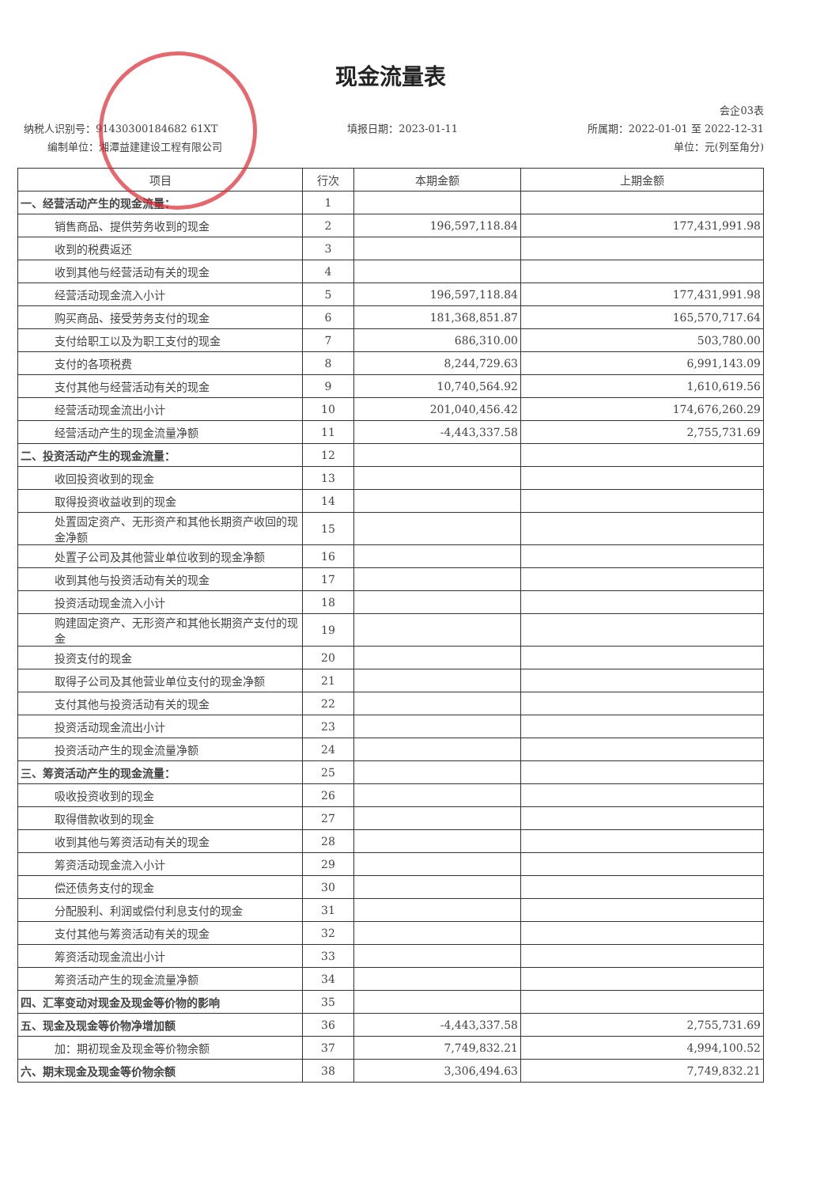现金流量表
会企03表
纳税人识别号：91430300184682 61XT 填报日期：2023-01-11 所属期：2022-01-01 至 2022-12-31
编制单位：湘潭益建建设工程有限公司 单位：元(列至角分)
| 项目 | 行次 | 本期金额 | 上期金额 |
| --- | --- | --- | --- |
| 一、经营活动产生的现金流量： | 1 | | |
| 销售商品、提供劳务收到的现金 | 2 | 196,597,118.84 | 177,431,991.98 |
| 收到的税费返还 | 3 | | |
| 收到其他与经营活动有关的现金 | 4 | | |
| 经营活动现金流入小计 | 5 | 196,597,118.84 | 177,431,991.98 |
| 购买商品、接受劳务支付的现金 | 6 | 181,368,851.87 | 165,570,717.64 |
| 支付给职工以及为职工支付的现金 | 7 | 686,310.00 | 503,780.00 |
| 支付的各项税费 | 8 | 8,244,729.63 | 6,991,143.09 |
| 支付其他与经营活动有关的现金 | 9 | 10,740,564.92 | 1,610,619.56 |
| 经营活动现金流出小计 | 10 | 201,040,456.42 | 174,676,260.29 |
| 经营活动产生的现金流量净额 | 11 | -4,443,337.58 | 2,755,731.69 |
| 二、投资活动产生的现金流量： | 12 | | |
| 收回投资收到的现金 | 13 | | |
| 取得投资收益收到的现金 | 14 | | |
| 处置固定资产、无形资产和其他长期资产收回的现金净额 | 15 | | |
| 处置子公司及其他营业单位收到的现金净额 | 16 | | |
| 收到其他与投资活动有关的现金 | 17 | | |
| 投资活动现金流入小计 | 18 | | |
| 购建固定资产、无形资产和其他长期资产支付的现金 | 19 | | |
| 投资支付的现金 | 20 | | |
| 取得子公司及其他营业单位支付的现金净额 | 21 | | |
| 支付其他与投资活动有关的现金 | 22 | | |
| 投资活动现金流出小计 | 23 | | |
| 投资活动产生的现金流量净额 | 24 | | |
| 三、筹资活动产生的现金流量： | 25 | | |
| 吸收投资收到的现金 | 26 | | |
| 取得借款收到的现金 | 27 | | |
| 收到其他与筹资活动有关的现金 | 28 | | |
| 筹资活动现金流入小计 | 29 | | |
| 偿还债务支付的现金 | 30 | | |
| 分配股利、利润或偿付利息支付的现金 | 31 | | |
| 支付其他与筹资活动有关的现金 | 32 | | |
| 筹资活动现金流出小计 | 33 | | |
| 筹资活动产生的现金流量净额 | 34 | | |
| 四、汇率变动对现金及现金等价物的影响 | 35 | | |
| 五、现金及现金等价物净增加额 | 36 | -4,443,337.58 | 2,755,731.69 |
| 加：期初现金及现金等价物余额 | 37 | 7,749,832.21 | 4,994,100.52 |
| 六、期末现金及现金等价物余额 | 38 | 3,306,494.63 | 7,749,832.21 |